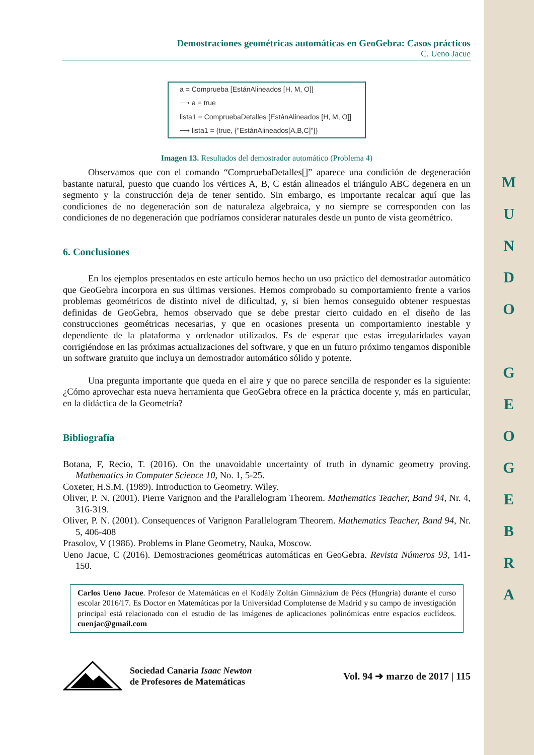M
U
N
D
O
G
E
O
G
E
B
R
A
Demostraciones geométricas automáticas en GeoGebra: Casos prácticos
C. Ueno Jacue
a = Comprueba [EstánAlineados [H, M, O]]
⟶ a = true
lista1 = CompruebaDetalles [EstánAlineados [H, M, O]]
⟶ lista1 = {true, {"EstánAlineados[A,B,C]"}}
Imagen 13. Resultados del demostrador automático (Problema 4)
Observamos que con el comando “CompruebaDetalles[]” aparece una condición de degeneración bastante natural, puesto que cuando los vértices A, B, C están alineados el triángulo ABC degenera en un segmento y la construcción deja de tener sentido. Sin embargo, es importante recalcar aquí que las condiciones de no degeneración son de naturaleza algebraica, y no siempre se corresponden con las condiciones de no degeneración que podríamos considerar naturales desde un punto de vista geométrico.
6. Conclusiones
En los ejemplos presentados en este artículo hemos hecho un uso práctico del demostrador automático que GeoGebra incorpora en sus últimas versiones. Hemos comprobado su comportamiento frente a varios problemas geométricos de distinto nivel de dificultad, y, si bien hemos conseguido obtener respuestas definidas de GeoGebra, hemos observado que se debe prestar cierto cuidado en el diseño de las construcciones geométricas necesarias, y que en ocasiones presenta un comportamiento inestable y dependiente de la plataforma y ordenador utilizados. Es de esperar que estas irregularidades vayan corrigiéndose en las próximas actualizaciones del software, y que en un futuro próximo tengamos disponible un software gratuito que incluya un demostrador automático sólido y potente.
Una pregunta importante que queda en el aire y que no parece sencilla de responder es la siguiente: ¿Cómo aprovechar esta nueva herramienta que GeoGebra ofrece en la práctica docente y, más en particular, en la didáctica de la Geometría?
Bibliografía
Botana, F, Recio, T. (2016). On the unavoidable uncertainty of truth in dynamic geometry proving. Mathematics in Computer Science 10, No. 1, 5-25.
Coxeter, H.S.M. (1989). Introduction to Geometry. Wiley.
Oliver, P. N. (2001). Pierre Varignon and the Parallelogram Theorem. Mathematics Teacher, Band 94, Nr. 4, 316-319.
Oliver, P. N. (2001). Consequences of Varignon Parallelogram Theorem. Mathematics Teacher, Band 94, Nr. 5, 406-408
Prasolov, V (1986). Problems in Plane Geometry, Nauka, Moscow.
Ueno Jacue, C (2016). Demostraciones geométricas automáticas en GeoGebra. Revista Números 93, 141-150.
Carlos Ueno Jacue. Profesor de Matemáticas en el Kodály Zoltán Gimnázium de Pécs (Hungría) durante el curso escolar 2016/17. Es Doctor en Matemáticas por la Universidad Complutense de Madrid y su campo de investigación principal está relacionado con el estudio de las imágenes de aplicaciones polinómicas entre espacios euclídeos. cuenjac@gmail.com
Sociedad Canaria Isaac Newton
de Profesores de Matemáticas
Vol. 94 ➜ marzo de 2017 | 115